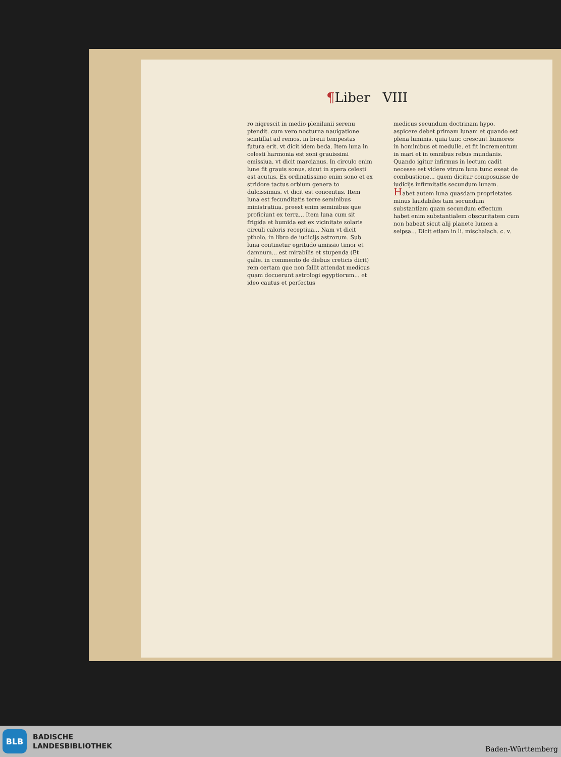¶Liber VIII
ro nigrescit in medio plenilunii serenu ptendit. cum vero nocturna nauigatione scintillat ad remos. in breui tempestas futura erit. vt dicit idem beda. Item luna in celesti harmonia est soni grauissimi emissiua. vt dicit marcianus. In circulo enim lune fit grauis sonus. sicut in spera celesti est acutus. Ex ordinatissimo enim sono et ex stridore tactus orbium genera to dulcissimus. vt dicit est concentus. Item luna est fecunditatis terre seminibus ministratiua. preest enim seminibus que proficiunt ex terra... Item luna cum sit frigida et humida est ex vicinitate solaris circuli caloris receptiua... Nam vt dicit ptholo. in libro de iudicijs astrorum. Sub luna continetur egritudo amissio timor et damnum... est mirabilis et stupenda (Et galie. in commento de diebus creticis dicit) rem certam que non fallit attendat medicus quam docuerunt astrologi egyptiorum... et ideo cautus et perfectus
medicus secundum doctrinam hypo. aspicere debet primam lunam et quando est plena luminis. quia tunc crescunt humores in hominibus et medulle. et fit incrementum in mari et in omnibus rebus mundanis. Quando igitur infirmus in lectum cadit necesse est videre vtrum luna tunc exeat de combustione... quem dicitur composuisse de iudicijs infirmitatis secundum lunam.
Habet autem luna quasdam proprietates minus laudabiles tam secundum substantiam quam secundum effectum habet enim substantialem obscuritatem cum non habeat sicut alij planete lumen a seipsa... Dicit etiam in li. mischalach. c. v.
BLB
BADISCHE
LANDESBIBLIOTHEK
Baden-Württemberg